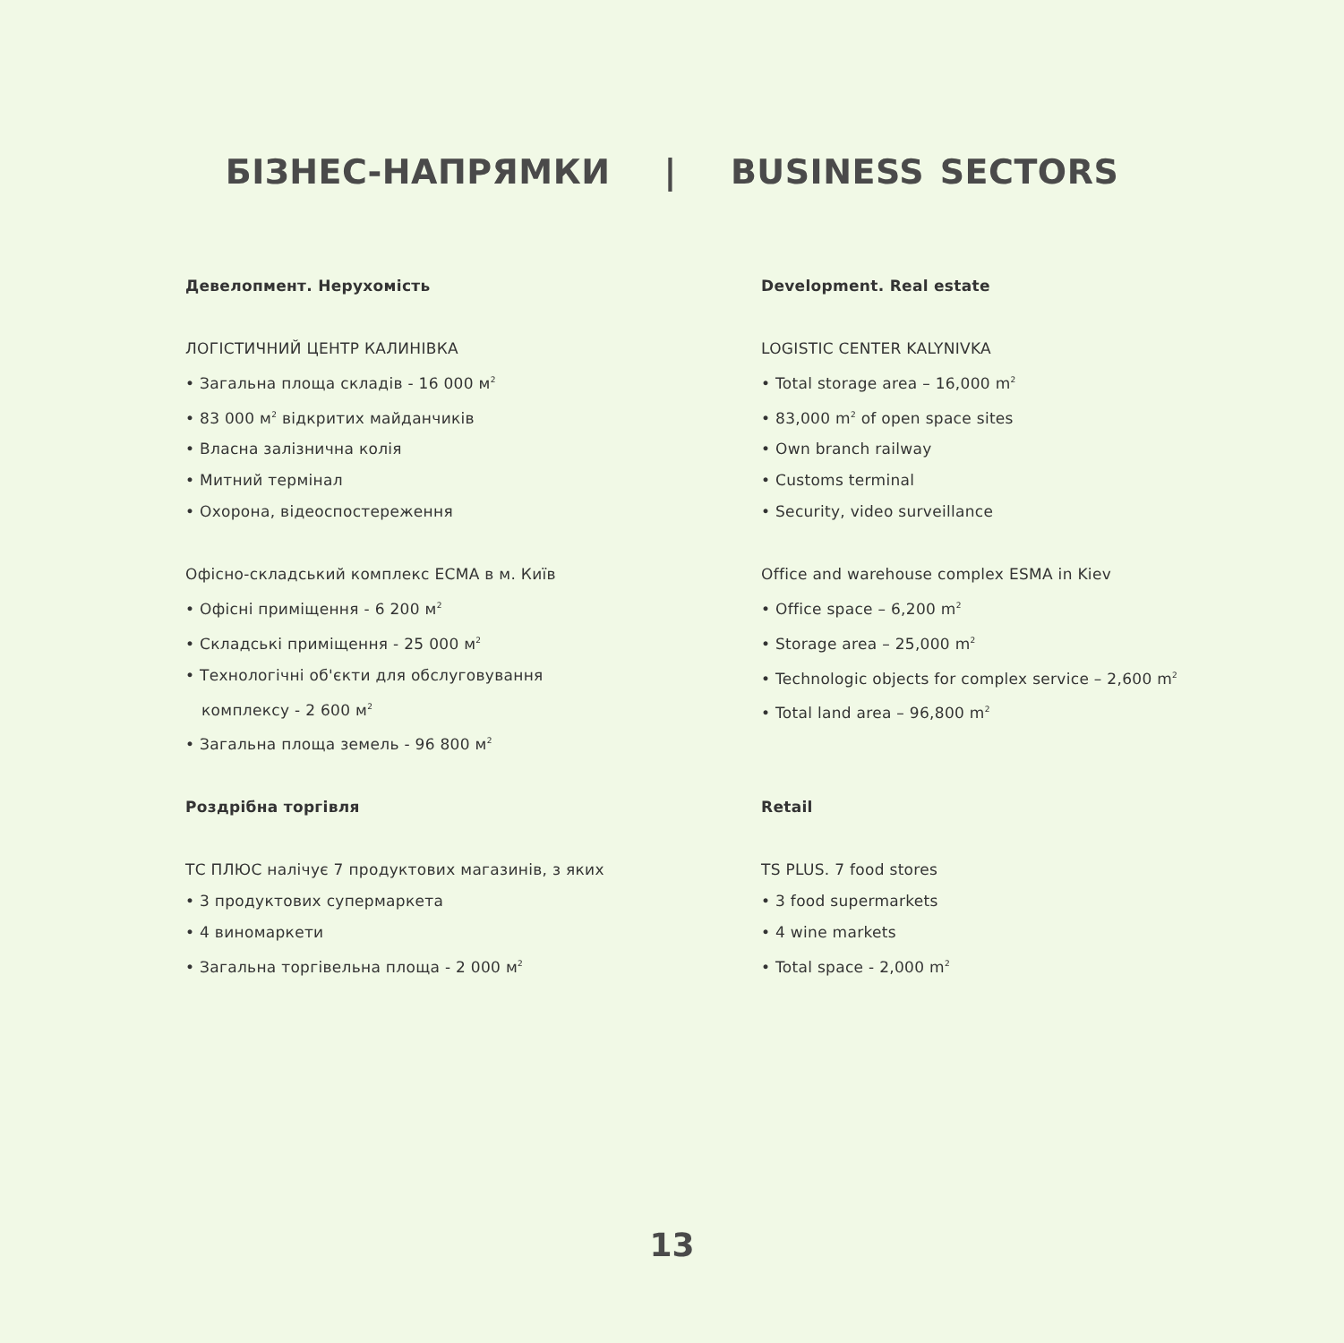БІЗНЕС-НАПРЯМКИ | BUSINESS SECTORS
Девелопмент. Нерухомість
ЛОГІСТИЧНИЙ ЦЕНТР КАЛИНІВКА
• Загальна площа складів - 16 000 м<sup>2</sup>
• 83 000 м<sup>2</sup> відкритих майданчиків
• Власна залізнична колія
• Митний термінал
• Охорона, відеоспостереження
Офісно-складський комплекс ЕСМА в м. Київ
• Офісні приміщення - 6 200 м<sup>2</sup>
• Складські приміщення - 25 000 м<sup>2</sup>
• Технологічні об'єкти для обслуговування
комплексу - 2 600 м<sup>2</sup>
• Загальна площа земель - 96 800 м<sup>2</sup>
Роздрібна торгівля
ТС ПЛЮС налічує 7 продуктових магазинів, з яких
• 3 продуктових супермаркета
• 4 виномаркети
• Загальна торгівельна площа - 2 000 м<sup>2</sup>
Development. Real estate
LOGISTIC CENTER KALYNIVKA
• Total storage area – 16,000 m<sup>2</sup>
• 83,000 m<sup>2</sup> of open space sites
• Own branch railway
• Customs terminal
• Security, video surveillance
Office and warehouse complex ESMA in Kiev
• Office space – 6,200 m<sup>2</sup>
• Storage area – 25,000 m<sup>2</sup>
• Technologic objects for complex service – 2,600 m<sup>2</sup>
• Total land area – 96,800 m<sup>2</sup>
Retail
TS PLUS. 7 food stores
• 3 food supermarkets
• 4 wine markets
• Total space - 2,000 m<sup>2</sup>
13